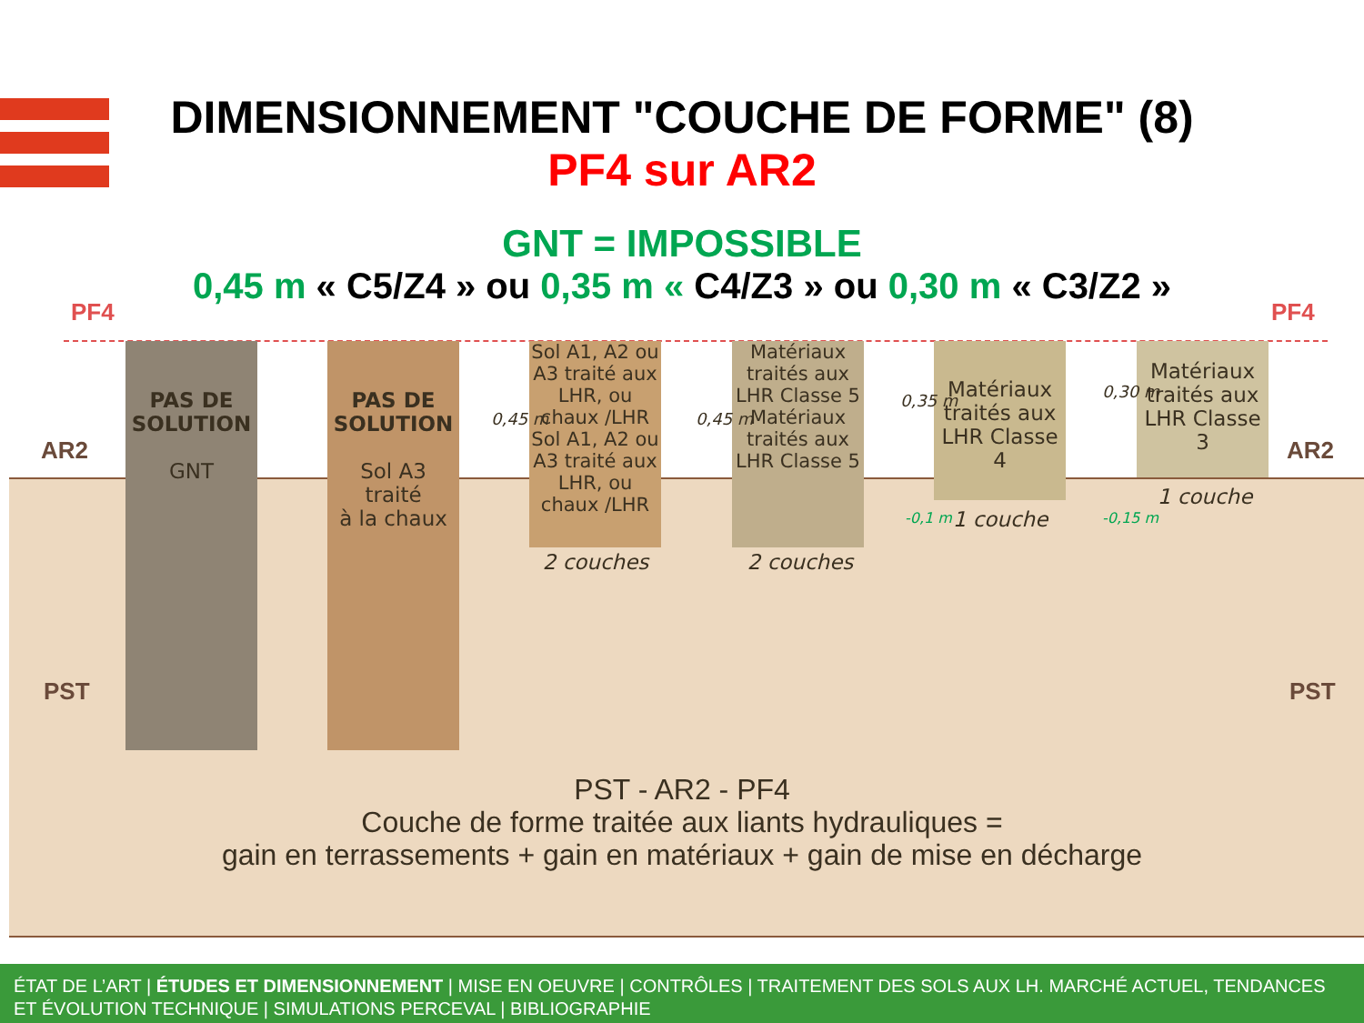DIMENSIONNEMENT "COUCHE DE FORME" (8)
PF4 sur AR2
GNT = IMPOSSIBLE
0,45 m « C5/Z4 » ou 0,35 m « C4/Z3 » ou 0,30 m « C3/Z2 »
PF4 PF4
AR2 AR2
PST PST
PAS DE SOLUTION
GNT
PAS DE SOLUTION
Sol A3
traité
à la chaux
Sol A1, A2 ou A3 traité aux LHR, ou chaux /LHR
Sol A1, A2 ou A3 traité aux LHR, ou chaux /LHR
2 couches
Matériaux traités aux LHR Classe 5
Matériaux traités aux LHR Classe 5
2 couches
Matériaux traités aux LHR Classe 4
1 couche
Matériaux traités aux LHR Classe 3
1 couche
0,45 m 0,45 m
0,35 m
-0,1 m
0,30 m
-0,15 m
PST - AR2 - PF4
Couche de forme traitée aux liants hydrauliques =
gain en terrassements + gain en matériaux + gain de mise en décharge
ÉTAT DE L’ART | ÉTUDES ET DIMENSIONNEMENT | MISE EN OEUVRE | CONTRÔLES | TRAITEMENT DES SOLS AUX LH. MARCHÉ ACTUEL, TENDANCES ET ÉVOLUTION TECHNIQUE | SIMULATIONS PERCEVAL | BIBLIOGRAPHIE